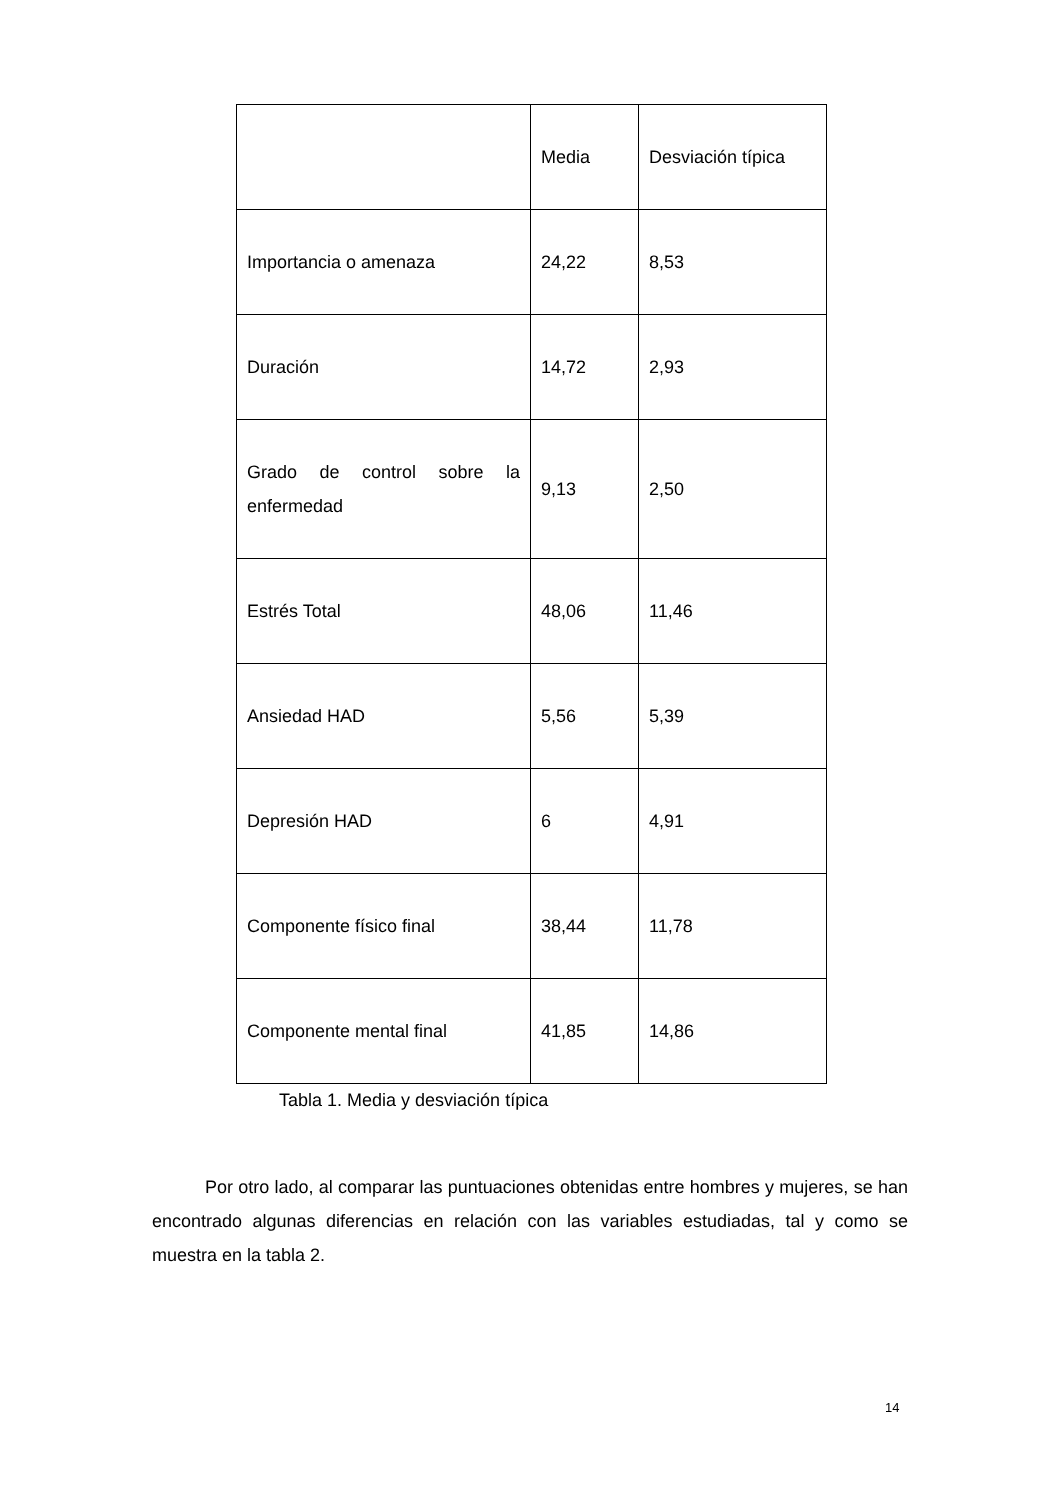| | Media | Desviación típica |
| Importancia o amenaza | 24,22 | 8,53 |
| Duración | 14,72 | 2,93 |
| Grado de control sobre la enfermedad | 9,13 | 2,50 |
| Estrés Total | 48,06 | 11,46 |
| Ansiedad HAD | 5,56 | 5,39 |
| Depresión HAD | 6 | 4,91 |
| Componente físico final | 38,44 | 11,78 |
| Componente mental final | 41,85 | 14,86 |
Tabla 1. Media y desviación típica
Por otro lado, al comparar las puntuaciones obtenidas entre hombres y mujeres, se han encontrado algunas diferencias en relación con las variables estudiadas, tal y como se muestra en la tabla 2.
14